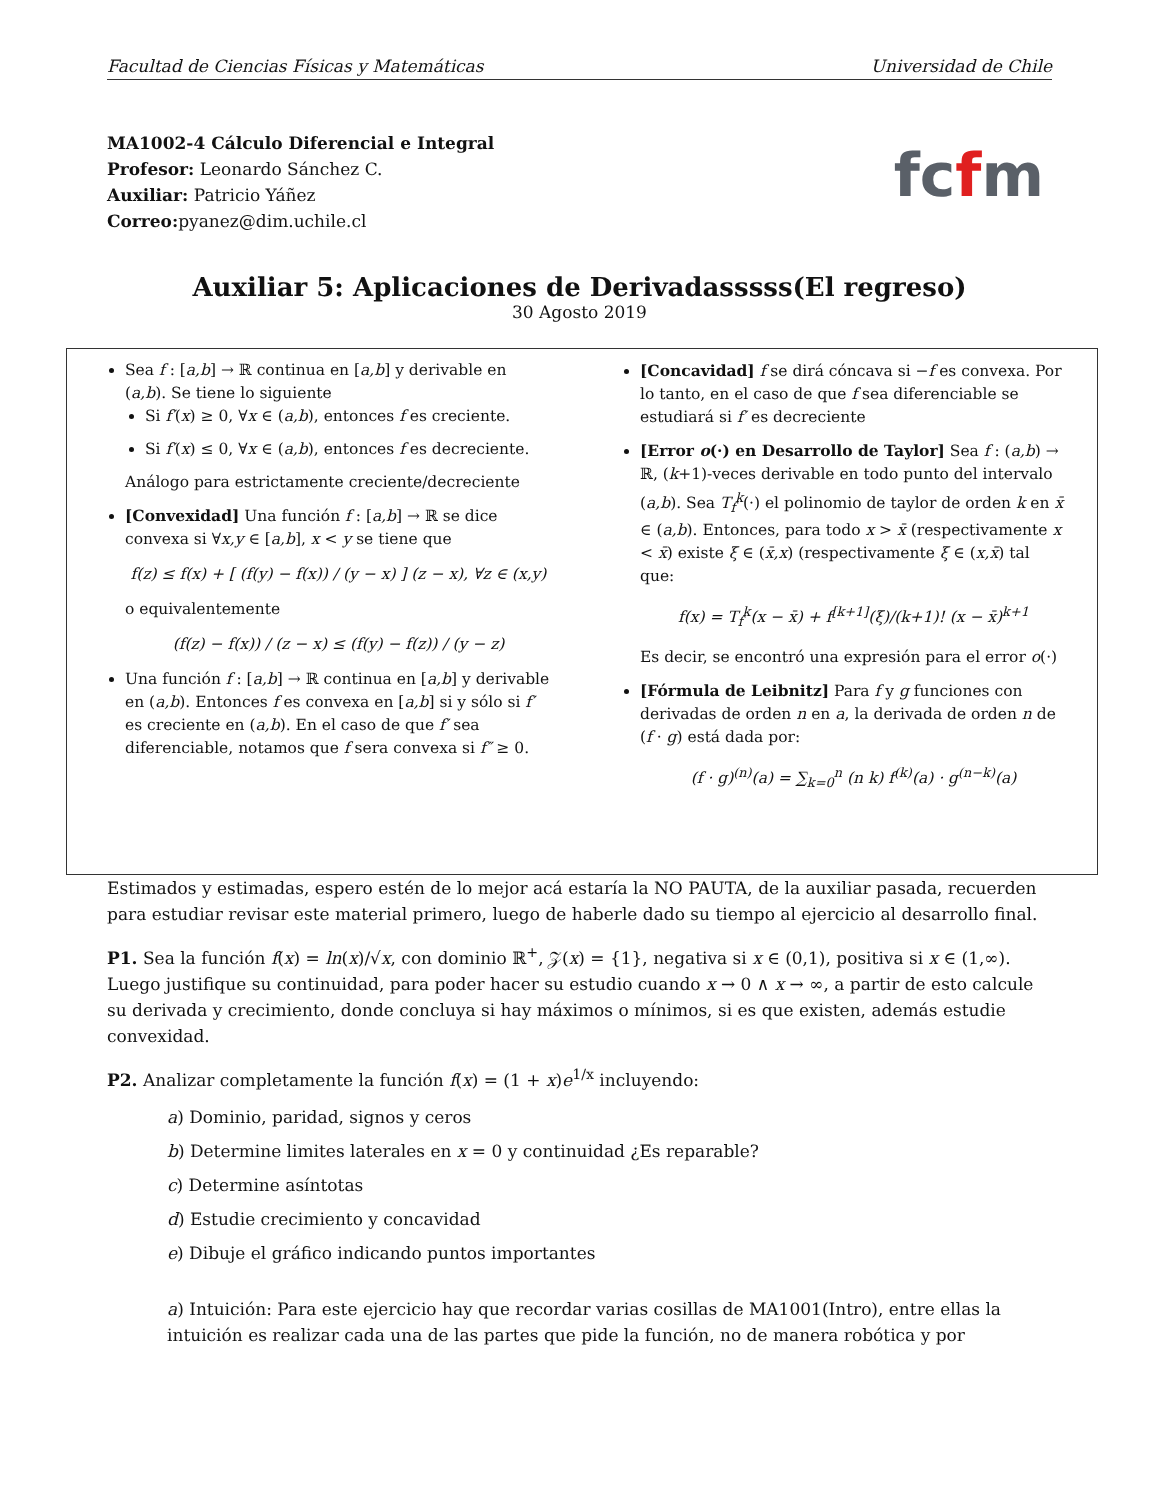Facultad de Ciencias Físicas y Matemáticas Universidad de Chile
MA1002-4 Cálculo Diferencial e Integral
Profesor: Leonardo Sánchez C.
Auxiliar: Patricio Yáñez
Correo: pyanez@dim.uchile.cl
fcfm
Auxiliar 5: Aplicaciones de Derivadasssss(El regreso)
30 Agosto 2019
Sea f : [a,b] → ℝ continua en [a,b] y derivable en (a,b). Se tiene lo siguiente
Si f′(x) ≥ 0, ∀x ∈ (a,b), entonces f es creciente.
Si f′(x) ≤ 0, ∀x ∈ (a,b), entonces f es decreciente.
Análogo para estrictamente creciente/decreciente
[Convexidad] Una función f : [a,b] → ℝ se dice convexa si ∀x,y ∈ [a,b], x < y se tiene que
f(z) ≤ f(x) + [ (f(y) − f(x)) / (y − x) ] (z − x), ∀z ∈ (x,y)
o equivalentemente
(f(z) − f(x)) / (z − x) ≤ (f(y) − f(z)) / (y − z)
Una función f : [a,b] → ℝ continua en [a,b] y derivable en (a,b). Entonces f es convexa en [a,b] si y sólo si f′ es creciente en (a,b). En el caso de que f′ sea diferenciable, notamos que f sera convexa si f″ ≥ 0.
[Concavidad] f se dirá cóncava si −f es convexa. Por lo tanto, en el caso de que f sea diferenciable se estudiará si f′ es decreciente
[Error o(·) en Desarrollo de Taylor] Sea f : (a,b) → ℝ, (k+1)-veces derivable en todo punto del intervalo (a,b). Sea T<sub>f</sub><sup>k</sup>(·) el polinomio de taylor de orden k en x̄ ∈ (a,b). Entonces, para todo x > x̄ (respectivamente x < x̄) existe ξ ∈ (x̄,x) (respectivamente ξ ∈ (x,x̄) tal que:
f(x) = T<sub>f</sub><sup>k</sup>(x − x̄) + f<sup>[k+1]</sup>(ξ)/(k+1)! (x − x̄)<sup>k+1</sup>
Es decir, se encontró una expresión para el error o(·)
[Fórmula de Leibnitz] Para f y g funciones con derivadas de orden n en a, la derivada de orden n de (f · g) está dada por:
(f · g)<sup>(n)</sup>(a) = ∑<sub>k=0</sub><sup>n</sup> (n k) f<sup>(k)</sup>(a) · g<sup>(n−k)</sup>(a)
Estimados y estimadas, espero estén de lo mejor acá estaría la NO PAUTA, de la auxiliar pasada, recuerden para estudiar revisar este material primero, luego de haberle dado su tiempo al ejercicio al desarrollo final.
P1. Sea la función f(x) = ln(x)/√x, con dominio ℝ<sup>+</sup>, 𝒵(x) = {1}, negativa si x ∈ (0,1), positiva si x ∈ (1,∞). Luego justifique su continuidad, para poder hacer su estudio cuando x → 0 ∧ x → ∞, a partir de esto calcule su derivada y crecimiento, donde concluya si hay máximos o mínimos, si es que existen, además estudie convexidad.
P2. Analizar completamente la función f(x) = (1 + x)e<sup>1/x</sup> incluyendo:
a) Dominio, paridad, signos y ceros
b) Determine limites laterales en x = 0 y continuidad ¿Es reparable?
c) Determine asíntotas
d) Estudie crecimiento y concavidad
e) Dibuje el gráfico indicando puntos importantes
a) Intuición: Para este ejercicio hay que recordar varias cosillas de MA1001(Intro), entre ellas la intuición es realizar cada una de las partes que pide la función, no de manera robótica y por